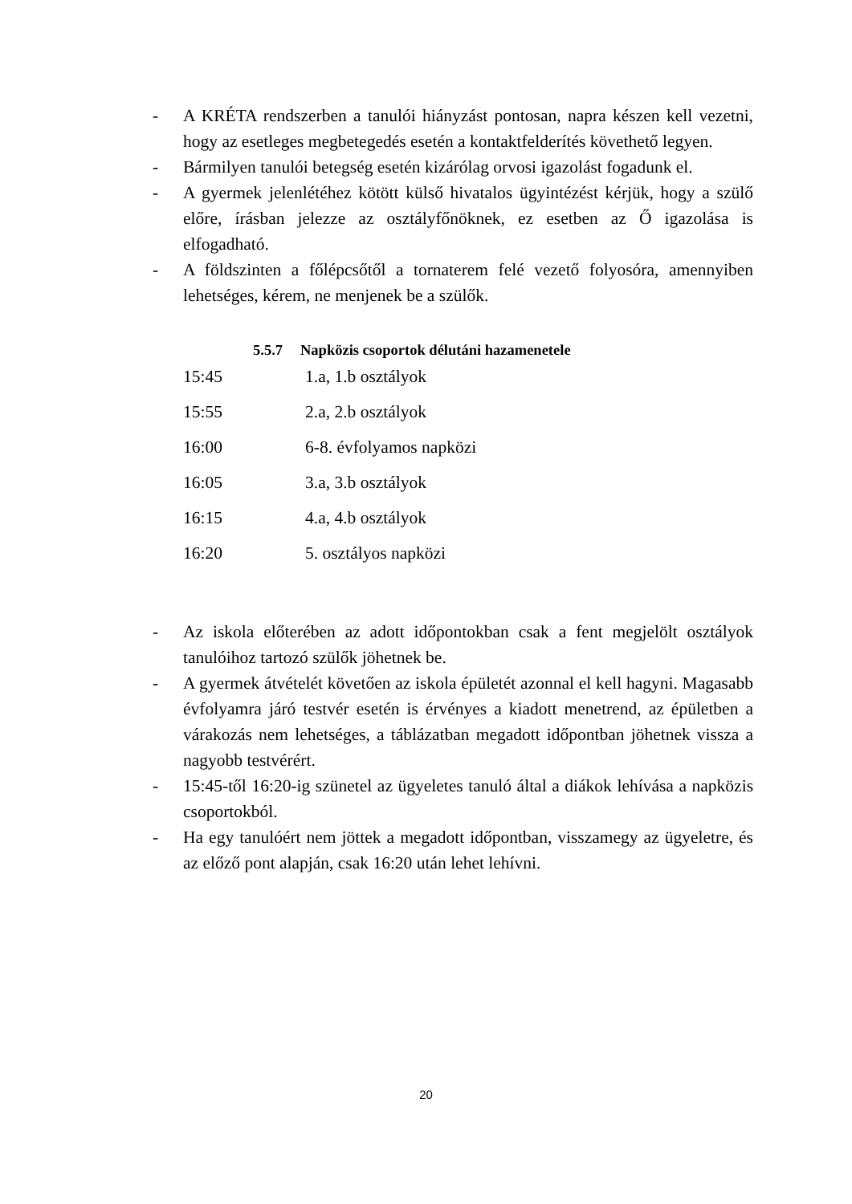- A KRÉTA rendszerben a tanulói hiányzást pontosan, napra készen kell vezetni, hogy az esetleges megbetegedés esetén a kontaktfelderítés követhető legyen.
- Bármilyen tanulói betegség esetén kizárólag orvosi igazolást fogadunk el.
- A gyermek jelenlétéhez kötött külső hivatalos ügyintézést kérjük, hogy a szülő előre, írásban jelezze az osztályfőnöknek, ez esetben az Ő igazolása is elfogadható.
- A földszinten a főlépcsőtől a tornaterem felé vezető folyosóra, amennyiben lehetséges, kérem, ne menjenek be a szülők.
5.5.7 Napközis csoportok délutáni hazamenetele
| 15:45 | 1.a, 1.b osztályok |
| 15:55 | 2.a, 2.b osztályok |
| 16:00 | 6-8. évfolyamos napközi |
| 16:05 | 3.a, 3.b osztályok |
| 16:15 | 4.a, 4.b osztályok |
| 16:20 | 5. osztályos napközi |
- Az iskola előterében az adott időpontokban csak a fent megjelölt osztályok tanulóihoz tartozó szülők jöhetnek be.
- A gyermek átvételét követően az iskola épületét azonnal el kell hagyni. Magasabb évfolyamra járó testvér esetén is érvényes a kiadott menetrend, az épületben a várakozás nem lehetséges, a táblázatban megadott időpontban jöhetnek vissza a nagyobb testvérért.
- 15:45-től 16:20-ig szünetel az ügyeletes tanuló által a diákok lehívása a napközis csoportokból.
- Ha egy tanulóért nem jöttek a megadott időpontban, visszamegy az ügyeletre, és az előző pont alapján, csak 16:20 után lehet lehívni.
20